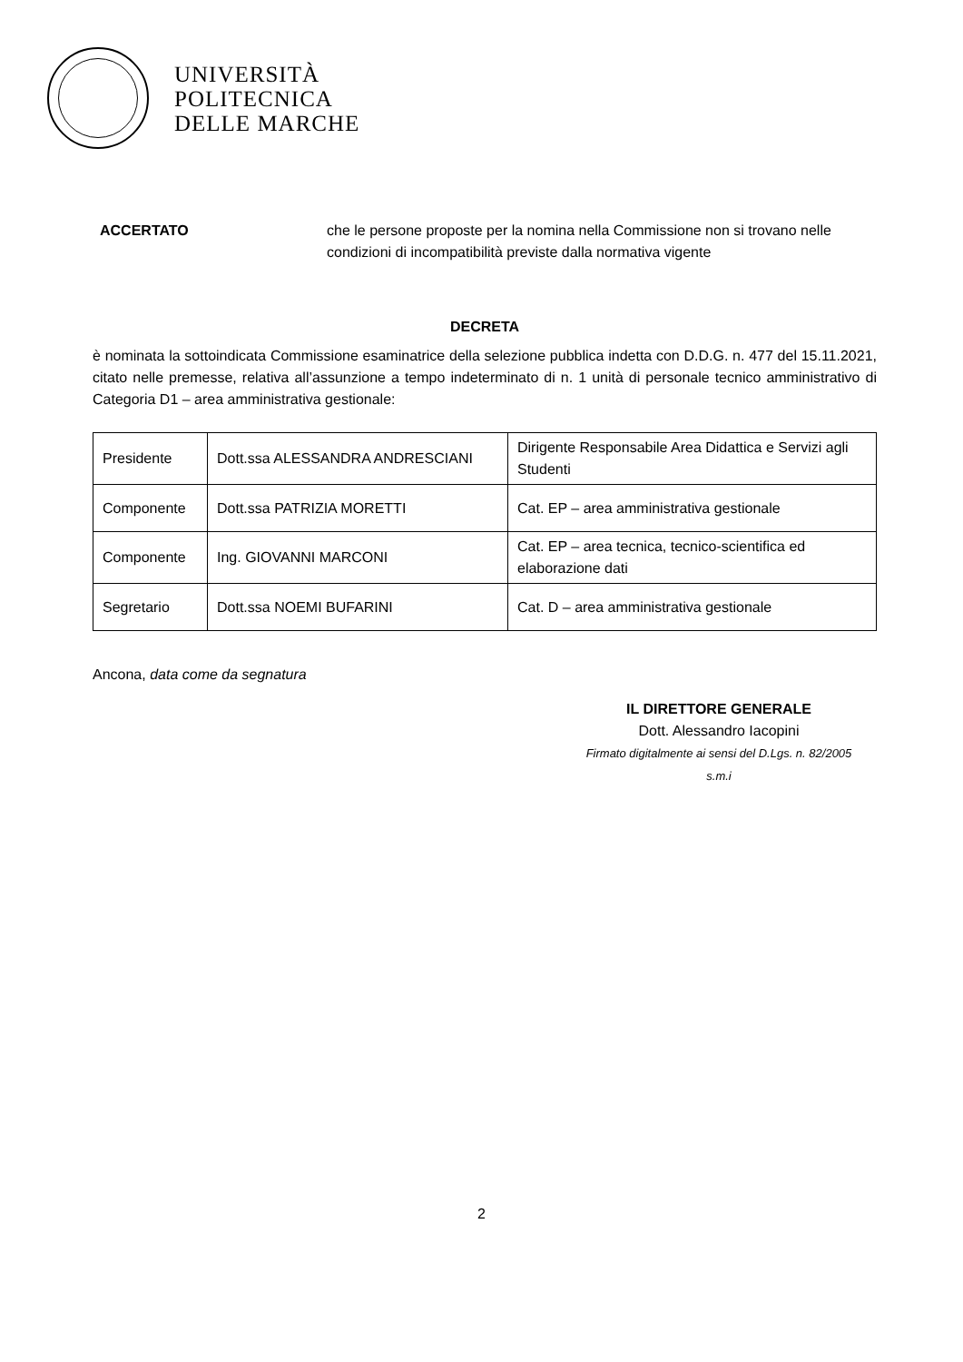UNIVERSITÀ
POLITECNICA
DELLE MARCHE
ACCERTATO che le persone proposte per la nomina nella Commissione non si trovano nelle condizioni di incompatibilità previste dalla normativa vigente
DECRETA
è nominata la sottoindicata Commissione esaminatrice della selezione pubblica indetta con D.D.G. n. 477 del 15.11.2021, citato nelle premesse, relativa all’assunzione a tempo indeterminato di n. 1 unità di personale tecnico amministrativo di Categoria D1 – area amministrativa gestionale:
| Presidente | Dott.ssa ALESSANDRA ANDRESCIANI | Dirigente Responsabile Area Didattica e Servizi agli Studenti |
| Componente | Dott.ssa PATRIZIA MORETTI | Cat. EP – area amministrativa gestionale |
| Componente | Ing. GIOVANNI MARCONI | Cat. EP – area tecnica, tecnico-scientifica ed elaborazione dati |
| Segretario | Dott.ssa NOEMI BUFARINI | Cat. D – area amministrativa gestionale |
Ancona, data come da segnatura
IL DIRETTORE GENERALE
Dott. Alessandro Iacopini
Firmato digitalmente ai sensi del D.Lgs. n. 82/2005 s.m.i
2